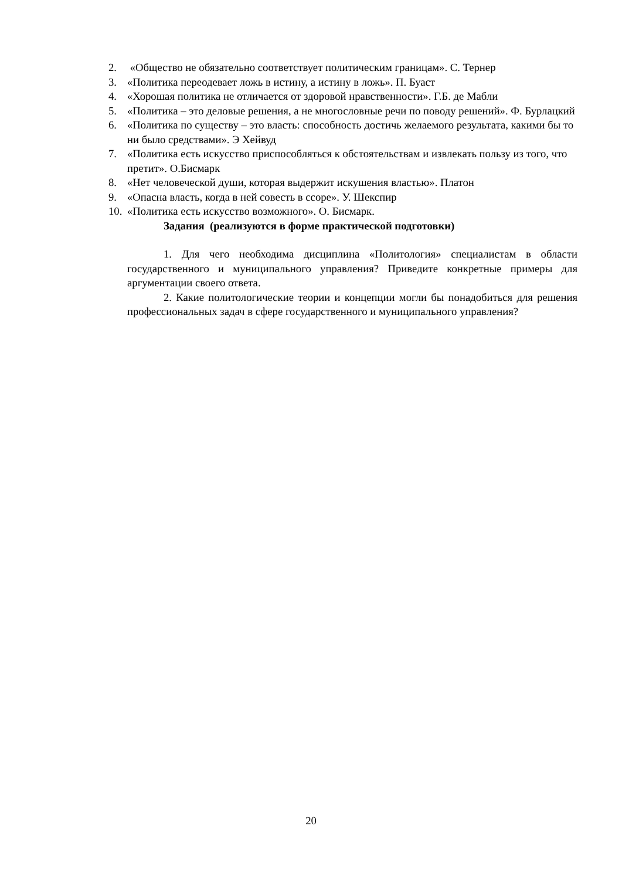2. «Общество не обязательно соответствует политическим границам». С. Тернер
3. «Политика переодевает ложь в истину, а истину в ложь». П. Буаст
4. «Хорошая политика не отличается от здоровой нравственности». Г.Б. де Мабли
5. «Политика – это деловые решения, а не многословные речи по поводу решений». Ф. Бурлацкий
6. «Политика по существу – это власть: способность достичь желаемого результата, какими бы то ни было средствами». Э Хейвуд
7. «Политика есть искусство приспособляться к обстоятельствам и извлекать пользу из того, что претит». О.Бисмарк
8. «Нет человеческой души, которая выдержит искушения властью». Платон
9. «Опасна власть, когда в ней совесть в ссоре». У. Шекспир
10. «Политика есть искусство возможного». О. Бисмарк.
Задания (реализуются в форме практической подготовки)
1. Для чего необходима дисциплина «Политология» специалистам в области государственного и муниципального управления? Приведите конкретные примеры для аргументации своего ответа.
2. Какие политологические теории и концепции могли бы понадобиться для решения профессиональных задач в сфере государственного и муниципального управления?
20